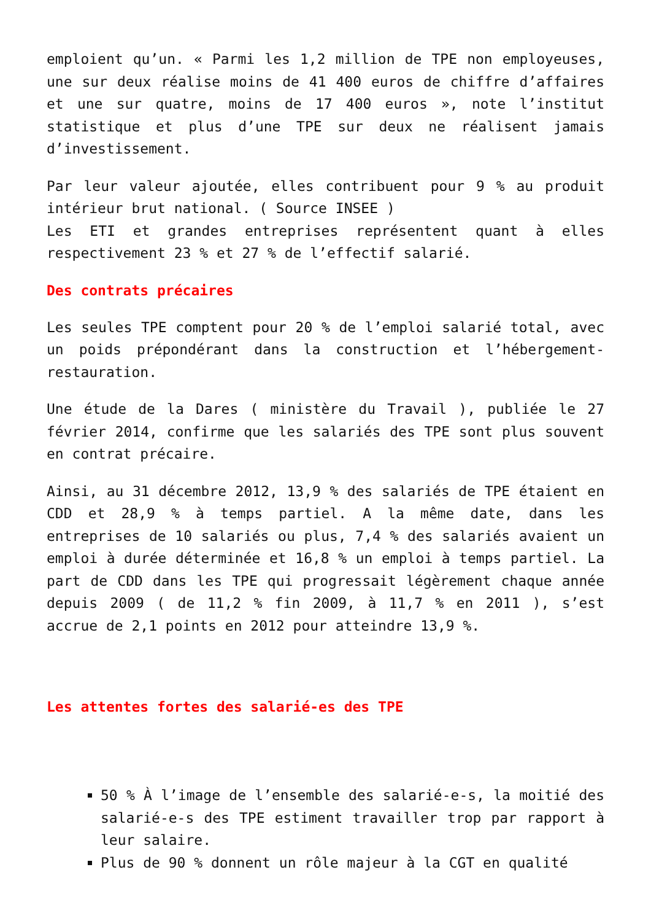emploient qu’un. « Parmi les 1,2 million de TPE non employeuses, une sur deux réalise moins de 41 400 euros de chiffre d’affaires et une sur quatre, moins de 17 400 euros », note l’institut statistique et plus d’une TPE sur deux ne réalisent jamais d’investissement.
Par leur valeur ajoutée, elles contribuent pour 9 % au produit intérieur brut national. ( Source INSEE )
Les ETI et grandes entreprises représentent quant à elles respectivement 23 % et 27 % de l’effectif salarié.
Des contrats précaires
Les seules TPE comptent pour 20 % de l’emploi salarié total, avec un poids prépondérant dans la construction et l’hébergement-restauration.
Une étude de la Dares ( ministère du Travail ), publiée le 27 février 2014, confirme que les salariés des TPE sont plus souvent en contrat précaire.
Ainsi, au 31 décembre 2012, 13,9 % des salariés de TPE étaient en CDD et 28,9 % à temps partiel. A la même date, dans les entreprises de 10 salariés ou plus, 7,4 % des salariés avaient un emploi à durée déterminée et 16,8 % un emploi à temps partiel. La part de CDD dans les TPE qui progressait légèrement chaque année depuis 2009 ( de 11,2 % fin 2009, à 11,7 % en 2011 ), s’est accrue de 2,1 points en 2012 pour atteindre 13,9 %.
Les attentes fortes des salarié-es des TPE
50 % À l’image de l’ensemble des salarié-e-s, la moitié des salarié-e-s des TPE estiment travailler trop par rapport à leur salaire.
Plus de 90 % donnent un rôle majeur à la CGT en qualité